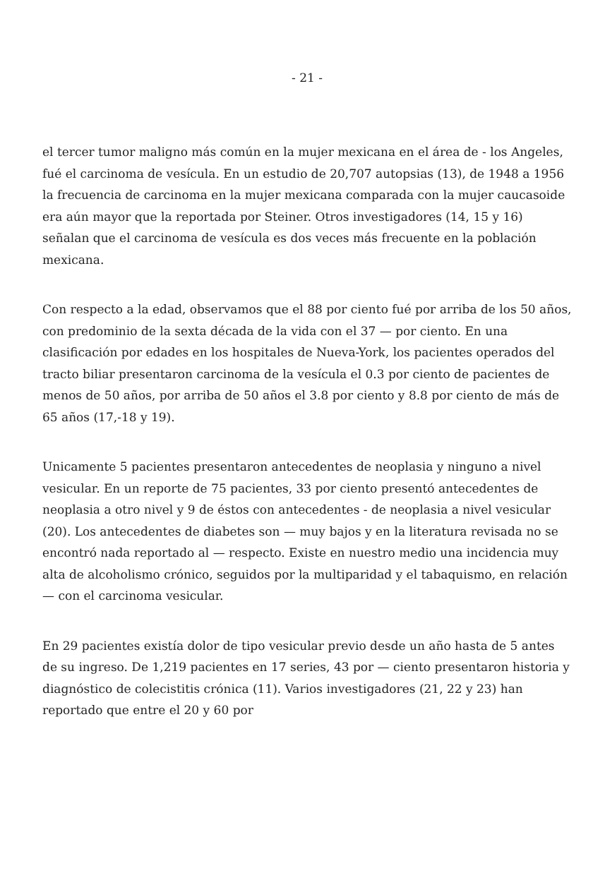- 21 -
el tercer tumor maligno más común en la mujer mexicana en el área de - los Angeles, fué el carcinoma de vesícula. En un estudio de 20,707 autopsias (13), de 1948 a 1956 la frecuencia de carcinoma en la mujer mexicana comparada con la mujer caucasoide era aún mayor que la reportada por Steiner. Otros investigadores (14, 15 y 16) señalan que el carcinoma de vesícula es dos veces más frecuente en la población mexicana.
Con respecto a la edad, observamos que el 88 por ciento fué por arriba de los 50 años, con predominio de la sexta década de la vida con el 37 — por ciento. En una clasificación por edades en los hospitales de Nueva-York, los pacientes operados del tracto biliar presentaron carcinoma de la vesícula el 0.3 por ciento de pacientes de menos de 50 años, por arriba de 50 años el 3.8 por ciento y 8.8 por ciento de más de 65 años (17,-18 y 19).
Unicamente 5 pacientes presentaron antecedentes de neoplasia y ninguno a nivel vesicular. En un reporte de 75 pacientes, 33 por ciento presentó antecedentes de neoplasia a otro nivel y 9 de éstos con antecedentes - de neoplasia a nivel vesicular (20). Los antecedentes de diabetes son — muy bajos y en la literatura revisada no se encontró nada reportado al — respecto. Existe en nuestro medio una incidencia muy alta de alcoholismo crónico, seguidos por la multiparidad y el tabaquismo, en relación — con el carcinoma vesicular.
En 29 pacientes existía dolor de tipo vesicular previo desde un año hasta de 5 antes de su ingreso. De 1,219 pacientes en 17 series, 43 por — ciento presentaron historia y diagnóstico de colecistitis crónica (11). Varios investigadores (21, 22 y 23) han reportado que entre el 20 y 60 por